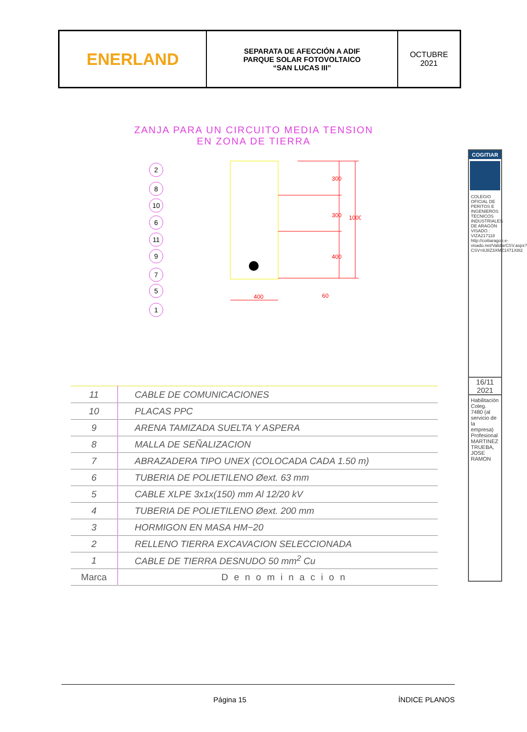ENERLAND
SEPARATA DE AFECCIÓN A ADIF
PARQUE SOLAR FOTOVOLTAICO
“SAN LUCAS III”
OCTUBRE
2021
ZANJA PARA UN CIRCUITO MEDIA TENSION
EN ZONA DE TIERRA
2
8
10
6
11
9
7
5
1
400
300
300
400
1000
60
| 11 | CABLE DE COMUNICACIONES |
| 10 | PLACAS PPC |
| 9 | ARENA TAMIZADA SUELTA Y ASPERA |
| 8 | MALLA DE SEÑALIZACION |
| 7 | ABRAZADERA TIPO UNEX (COLOCADA CADA 1.50 m) |
| 6 | TUBERIA DE POLIETILENO Øext. 63 mm |
| 5 | CABLE XLPE 3x1x(150) mm Al 12/20 kV |
| 4 | TUBERIA DE POLIETILENO Øext. 200 mm |
| 3 | HORMIGON EN MASA HM−20 |
| 2 | RELLENO TIERRA EXCAVACION SELECCIONADA |
| 1 | CABLE DE TIERRA DESNUDO 50 mm<sup>2</sup> Cu |
| Marca | Denominacion |
COGITIAR
COLEGIO OFICIAL DE PERITOS E INGENIEROS TÉCNICOS INDUSTRIALES DE ARAGÓN VISADO : VIZA217118 http://coitiaragon.e-visado.net/ValidarCSV.aspx?CSV=8J8Z3XMZ1471X8I2
16/11
2021
Habilitación Coleg. 7480 (al servicio de la empresa) Profesional MARTINEZ TRUEBA, JOSE RAMON
Página 15 ÍNDICE PLANOS